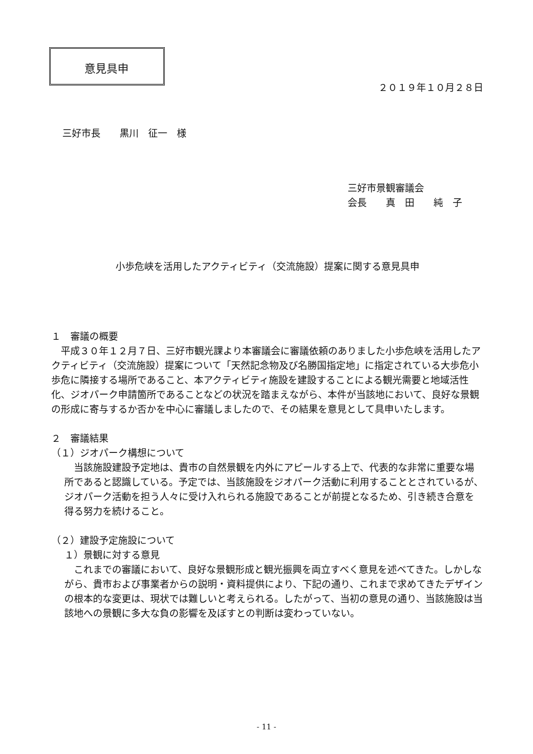意見具申
２０１９年１０月２８日
三好市長　　黒川　征一　様
三好市景観審議会
会長　　真　田　　純　子
小歩危峡を活用したアクティビティ（交流施設）提案に関する意見具申
１　審議の概要
　平成３０年１２月７日、三好市観光課より本審議会に審議依頼のありました小歩危峡を活用したアクティビティ（交流施設）提案について「天然記念物及び名勝国指定地」に指定されている大歩危小歩危に隣接する場所であること、本アクティビティ施設を建設することによる観光需要と地域活性化、ジオパーク申請箇所であることなどの状況を踏まえながら、本件が当該地において、良好な景観の形成に寄与するか否かを中心に審議しましたので、その結果を意見として具申いたします。
２　審議結果
（１）ジオパーク構想について
　当該施設建設予定地は、貴市の自然景観を内外にアピールする上で、代表的な非常に重要な場所であると認識している。予定では、当該施設をジオパーク活動に利用することとされているが、ジオパーク活動を担う人々に受け入れられる施設であることが前提となるため、引き続き合意を得る努力を続けること。
（２）建設予定施設について
１）景観に対する意見
　これまでの審議において、良好な景観形成と観光振興を両立すべく意見を述べてきた。しかしながら、貴市および事業者からの説明・資料提供により、下記の通り、これまで求めてきたデザインの根本的な変更は、現状では難しいと考えられる。したがって、当初の意見の通り、当該施設は当該地への景観に多大な負の影響を及ぼすとの判断は変わっていない。
- 11 -